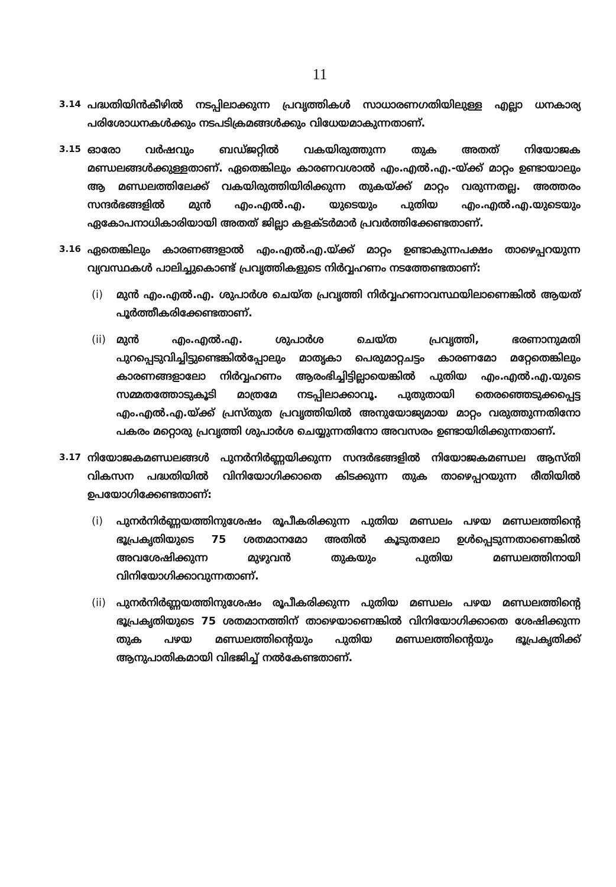11
3.14 പദ്ധതിയിൻകീഴിൽ നടപ്പിലാക്കുന്ന പ്രവൃത്തികൾ സാധാരണഗതിയിലുള്ള എല്ലാ ധനകാര്യ പരിശോധനകൾക്കും നടപടിക്രമങ്ങൾക്കും വിധേയമാകുന്നതാണ്.
3.15 ഓരോ വർഷവും ബഡ്ജറ്റിൽ വകയിരുത്തുന്ന തുക അതത് നിയോജക മണ്ഡലങ്ങൾക്കുള്ളതാണ്. ഏതെങ്കിലും കാരണവശാൽ എം.എൽ.എ.-യ്ക്ക് മാറ്റം ഉണ്ടായാലും ആ മണ്ഡലത്തിലേക്ക് വകയിരുത്തിയിരിക്കുന്ന തുകയ്ക്ക് മാറ്റം വരുന്നതല്ല. അത്തരം സന്ദർഭങ്ങളിൽ മുൻ എം.എൽ.എ. യുടെയും പുതിയ എം.എൽ.എ.യുടെയും ഏകോപനാധികാരിയായി അതത് ജില്ലാ കളക്ടർമാർ പ്രവർത്തിക്കേണ്ടതാണ്.
3.16 ഏതെങ്കിലും കാരണങ്ങളാൽ എം.എൽ.എ.യ്ക്ക് മാറ്റം ഉണ്ടാകുന്നപക്ഷം താഴെപ്പറയുന്ന വ്യവസ്ഥകൾ പാലിച്ചുകൊണ്ട് പ്രവൃത്തികളുടെ നിർവ്വഹണം നടത്തേണ്ടതാണ്:
(i) മുൻ എം.എൽ.എ. ശുപാർശ ചെയ്ത പ്രവൃത്തി നിർവ്വഹണാവസ്ഥയിലാണെങ്കിൽ ആയത് പൂർത്തീകരിക്കേണ്ടതാണ്.
(ii) മുൻ എം.എൽ.എ. ശുപാർശ ചെയ്ത പ്രവൃത്തി, ഭരണാനുമതി പുറപ്പെടുവിച്ചിട്ടുണ്ടെങ്കിൽപ്പോലും മാതൃകാ പെരുമാറ്റചട്ടം കാരണമോ മറ്റേതെങ്കിലും കാരണങ്ങളാലോ നിർവ്വഹണം ആരംഭിച്ചിട്ടില്ലായെങ്കിൽ പുതിയ എം.എൽ.എ.യുടെ സമ്മതത്തോടുകൂടി മാത്രമേ നടപ്പിലാക്കാവൂ. പുതുതായി തെരഞ്ഞെടുക്കപ്പെട്ട എം.എൽ.എ.യ്ക്ക് പ്രസ്തുത പ്രവൃത്തിയിൽ അനുയോജ്യമായ മാറ്റം വരുത്തുന്നതിനോ പകരം മറ്റൊരു പ്രവൃത്തി ശുപാർശ ചെയ്യുന്നതിനോ അവസരം ഉണ്ടായിരിക്കുന്നതാണ്.
3.17 നിയോജകമണ്ഡലങ്ങൾ പുനർനിർണ്ണയിക്കുന്ന സന്ദർഭങ്ങളിൽ നിയോജകമണ്ഡല ആസ്തി വികസന പദ്ധതിയിൽ വിനിയോഗിക്കാതെ കിടക്കുന്ന തുക താഴെപ്പറയുന്ന രീതിയിൽ ഉപയോഗിക്കേണ്ടതാണ്:
(i) പുനർനിർണ്ണയത്തിനുശേഷം രൂപീകരിക്കുന്ന പുതിയ മണ്ഡലം പഴയ മണ്ഡലത്തിന്റെ ഭൂപ്രകൃതിയുടെ 75 ശതമാനമോ അതിൽ കൂടുതലോ ഉൾപ്പെടുന്നതാണെങ്കിൽ അവശേഷിക്കുന്ന മുഴുവൻ തുകയും പുതിയ മണ്ഡലത്തിനായി വിനിയോഗിക്കാവുന്നതാണ്.
(ii) പുനർനിർണ്ണയത്തിനുശേഷം രൂപീകരിക്കുന്ന പുതിയ മണ്ഡലം പഴയ മണ്ഡലത്തിന്റെ ഭൂപ്രകൃതിയുടെ 75 ശതമാനത്തിന് താഴെയാണെങ്കിൽ വിനിയോഗിക്കാതെ ശേഷിക്കുന്ന തുക പഴയ മണ്ഡലത്തിന്റെയും പുതിയ മണ്ഡലത്തിന്റെയും ഭൂപ്രകൃതിക്ക് ആനുപാതികമായി വിഭജിച്ച് നൽകേണ്ടതാണ്.